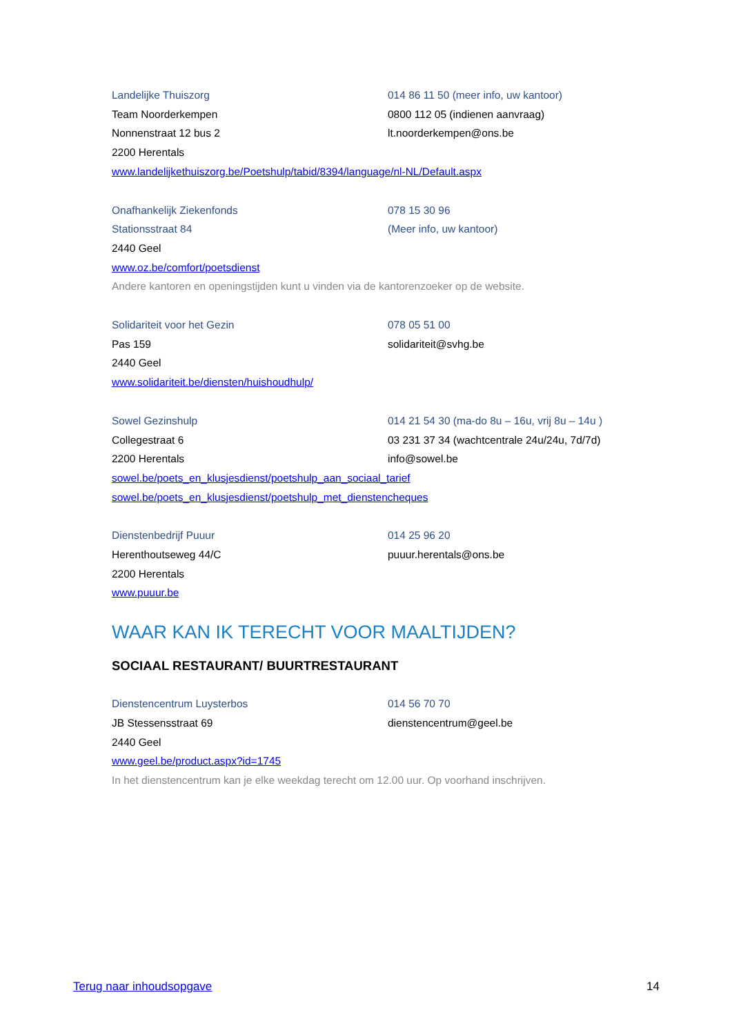Landelijke Thuiszorg
014 86 11 50 (meer info, uw kantoor)
Team Noorderkempen
0800 112 05 (indienen aanvraag)
Nonnenstraat 12 bus 2
lt.noorderkempen@ons.be
2200 Herentals
www.landelijkethuiszorg.be/Poetshulp/tabid/8394/language/nl-NL/Default.aspx
Onafhankelijk Ziekenfonds
078 15 30 96
Stationsstraat 84
(Meer info, uw kantoor)
2440 Geel
www.oz.be/comfort/poetsdienst
Andere kantoren en openingstijden kunt u vinden via de kantorenzoeker op de website.
Solidariteit voor het Gezin
078 05 51 00
Pas 159
solidariteit@svhg.be
2440 Geel
www.solidariteit.be/diensten/huishoudhulp/
Sowel Gezinshulp
014 21 54 30 (ma-do 8u – 16u, vrij 8u – 14u )
Collegestraat 6
03 231 37 34 (wachtcentrale 24u/24u, 7d/7d)
2200 Herentals
info@sowel.be
sowel.be/poets_en_klusjesdienst/poetshulp_aan_sociaal_tarief
sowel.be/poets_en_klusjesdienst/poetshulp_met_dienstencheques
Dienstenbedrijf Puuur
014 25 96 20
Herenthoutseweg 44/C
puuur.herentals@ons.be
2200 Herentals
www.puuur.be
WAAR KAN IK TERECHT VOOR MAALTIJDEN?
SOCIAAL RESTAURANT/ BUURTRESTAURANT
Dienstencentrum Luysterbos
014 56 70 70
JB Stessensstraat 69
dienstencentrum@geel.be
2440 Geel
www.geel.be/product.aspx?id=1745
In het dienstencentrum kan je elke weekdag terecht om 12.00 uur. Op voorhand inschrijven.
Terug naar inhoudsopgave 14